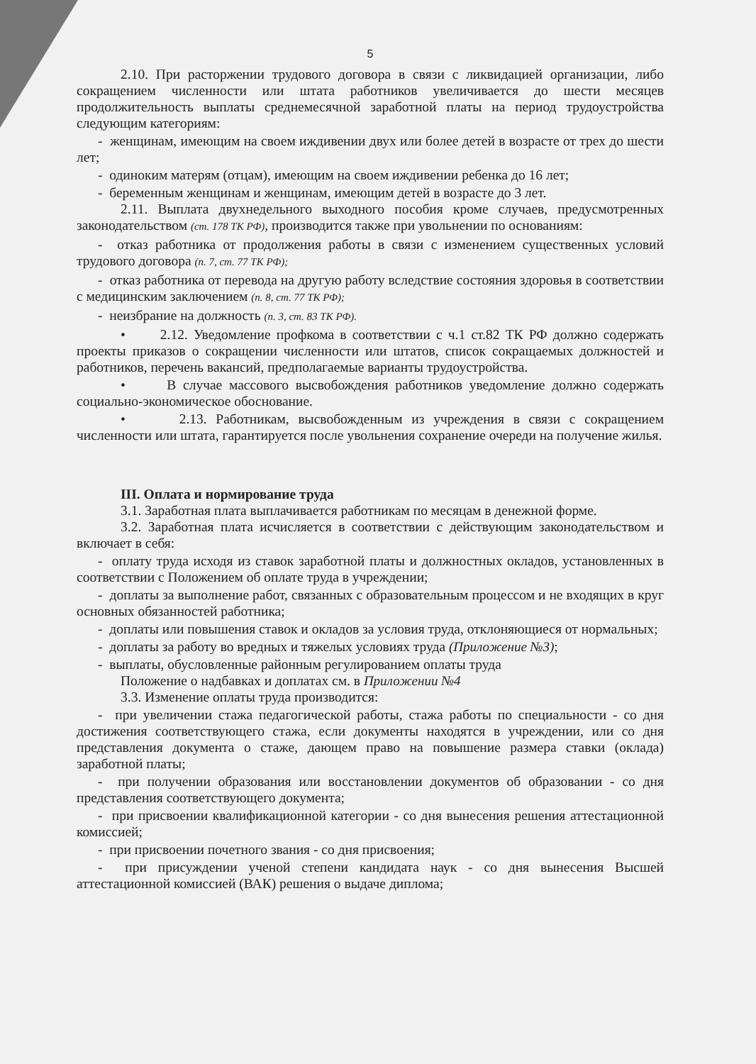5
2.10. При расторжении трудового договора в связи с ликвидацией организации, либо сокращением численности или штата работников увеличивается до шести месяцев продолжительность выплаты среднемесячной заработной платы на период трудоустройства следующим категориям:
- женщинам, имеющим на своем иждивении двух или более детей в возрасте от трех до шести лет;
- одиноким матерям (отцам), имеющим на своем иждивении ребенка до 16 лет;
- беременным женщинам и женщинам, имеющим детей в возрасте до 3 лет.
2.11. Выплата двухнедельного выходного пособия кроме случаев, предусмотренных законодательством (ст. 178 ТК РФ), производится также при увольнении по основаниям:
- отказ работника от продолжения работы в связи с изменением существенных условий трудового договора (п. 7, ст. 77 ТК РФ);
- отказ работника от перевода на другую работу вследствие состояния здоровья в соответствии с медицинским заключением (п. 8, ст. 77 ТК РФ);
- неизбрание на должность (п. 3, ст. 83 ТК РФ).
• 2.12. Уведомление профкома в соответствии с ч.1 ст.82 ТК РФ должно содержать проекты приказов о сокращении численности или штатов, список сокращаемых должностей и работников, перечень вакансий, предполагаемые варианты трудоустройства.
• В случае массового высвобождения работников уведомление должно содержать социально-экономическое обоснование.
• 2.13. Работникам, высвобожденным из учреждения в связи с сокращением численности или штата, гарантируется после увольнения сохранение очереди на получение жилья.
III. Оплата и нормирование труда
3.1. Заработная плата выплачивается работникам по месяцам в денежной форме.
3.2. Заработная плата исчисляется в соответствии с действующим законодательством и включает в себя:
- оплату труда исходя из ставок заработной платы и должностных окладов, установленных в соответствии с Положением об оплате труда в учреждении;
- доплаты за выполнение работ, связанных с образовательным процессом и не входящих в круг основных обязанностей работника;
- доплаты или повышения ставок и окладов за условия труда, отклоняющиеся от нормальных;
- доплаты за работу во вредных и тяжелых условиях труда (Приложение №3);
- выплаты, обусловленные районным регулированием оплаты труда
Положение о надбавках и доплатах см. в Приложении №4
3.3. Изменение оплаты труда производится:
- при увеличении стажа педагогической работы, стажа работы по специальности - со дня достижения соответствующего стажа, если документы находятся в учреждении, или со дня представления документа о стаже, дающем право на повышение размера ставки (оклада) заработной платы;
- при получении образования или восстановлении документов об образовании - со дня представления соответствующего документа;
- при присвоении квалификационной категории - со дня вынесения решения аттестационной комиссией;
- при присвоении почетного звания - со дня присвоения;
- при присуждении ученой степени кандидата наук - со дня вынесения Высшей аттестационной комиссией (ВАК) решения о выдаче диплома;